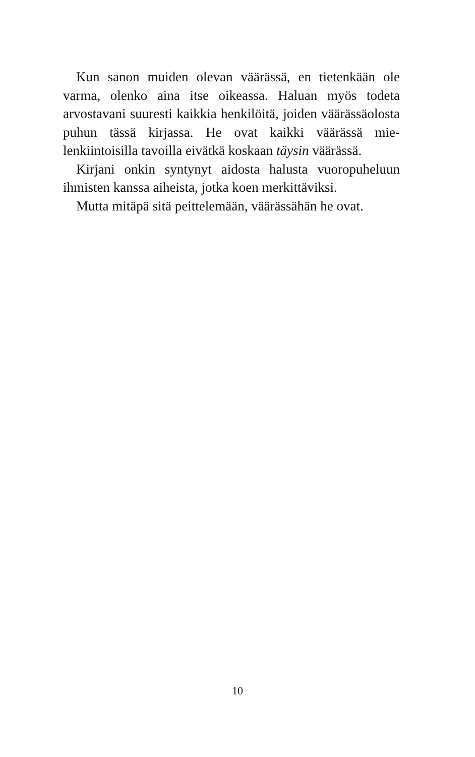Kun sanon muiden olevan väärässä, en tietenkään ole varma, olenko aina itse oikeassa. Haluan myös todeta arvostavani suuresti kaikkia henkilöitä, joiden väärässä­olosta puhun tässä kirjassa. He ovat kaikki väärässä mie­lenkiintoisilla tavoilla eivätkä koskaan täysin väärässä.
Kirjani onkin syntynyt aidosta halusta vuoropuheluun ihmisten kanssa aiheista, jotka koen merkittäviksi.
Mutta mitäpä sitä peittelemään, väärässähän he ovat.
10